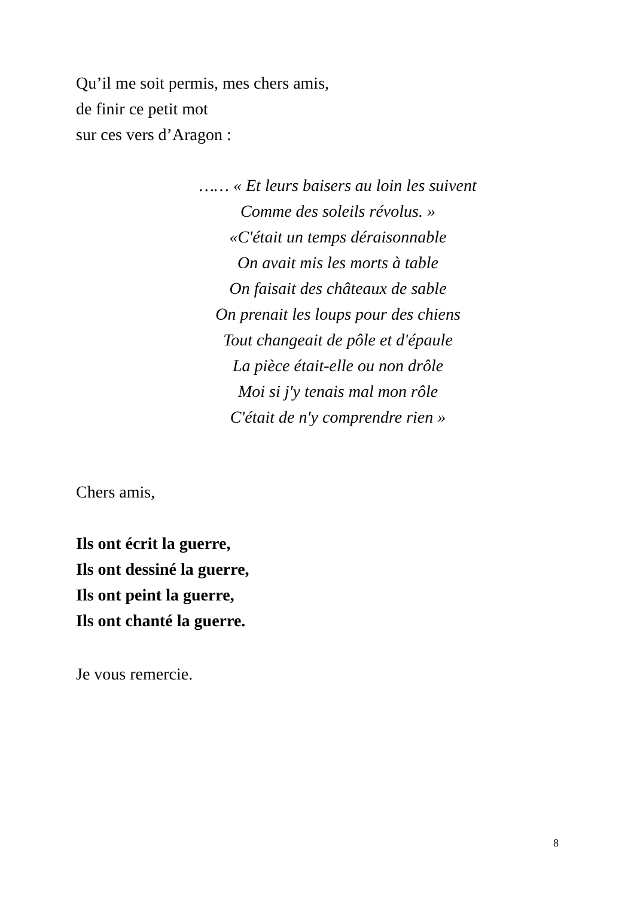Qu’il me soit permis, mes chers amis,
de finir ce petit mot
sur ces vers d’Aragon :
…… « Et leurs baisers au loin les suivent
Comme des soleils révolus. »
«C'était un temps déraisonnable
On avait mis les morts à table
On faisait des châteaux de sable
On prenait les loups pour des chiens
Tout changeait de pôle et d'épaule
La pièce était-elle ou non drôle
Moi si j'y tenais mal mon rôle
C'était de n'y comprendre rien »
Chers amis,
Ils ont écrit la guerre,
Ils ont dessiné la guerre,
Ils ont peint la guerre,
Ils ont chanté la guerre.
Je vous remercie.
8